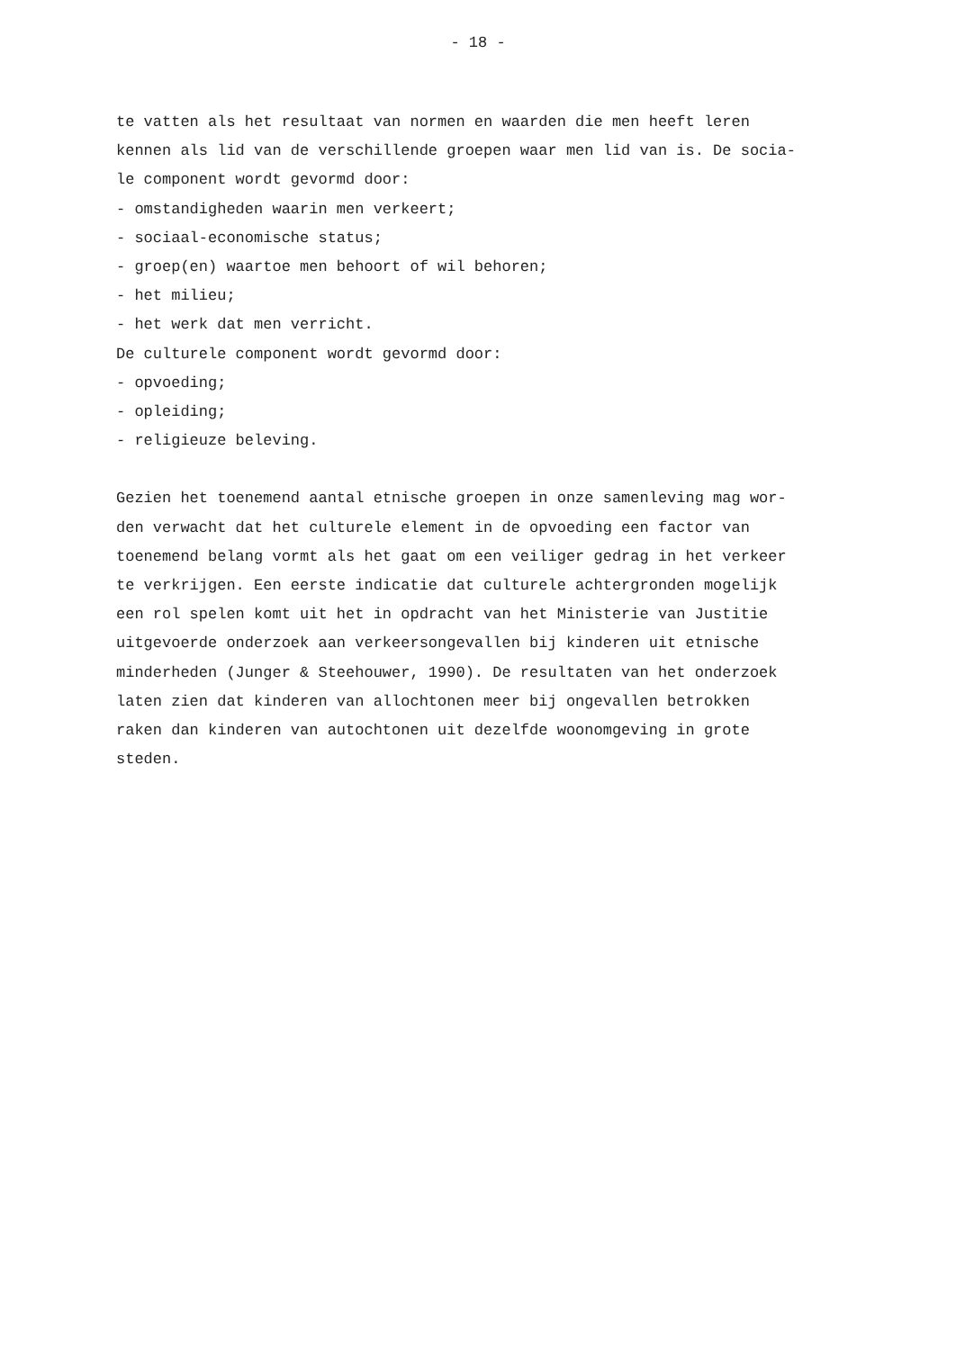- 18 -
te vatten als het resultaat van normen en waarden die men heeft leren
kennen als lid van de verschillende groepen waar men lid van is. De socia-
le component wordt gevormd door:
- omstandigheden waarin men verkeert;
- sociaal-economische status;
- groep(en) waartoe men behoort of wil behoren;
- het milieu;
- het werk dat men verricht.
De culturele component wordt gevormd door:
- opvoeding;
- opleiding;
- religieuze beleving.
Gezien het toenemend aantal etnische groepen in onze samenleving mag wor-
den verwacht dat het culturele element in de opvoeding een factor van
toenemend belang vormt als het gaat om een veiliger gedrag in het verkeer
te verkrijgen. Een eerste indicatie dat culturele achtergronden mogelijk
een rol spelen komt uit het in opdracht van het Ministerie van Justitie
uitgevoerde onderzoek aan verkeersongevallen bij kinderen uit etnische
minderheden (Junger & Steehouwer, 1990). De resultaten van het onderzoek
laten zien dat kinderen van allochtonen meer bij ongevallen betrokken
raken dan kinderen van autochtonen uit dezelfde woonomgeving in grote
steden.